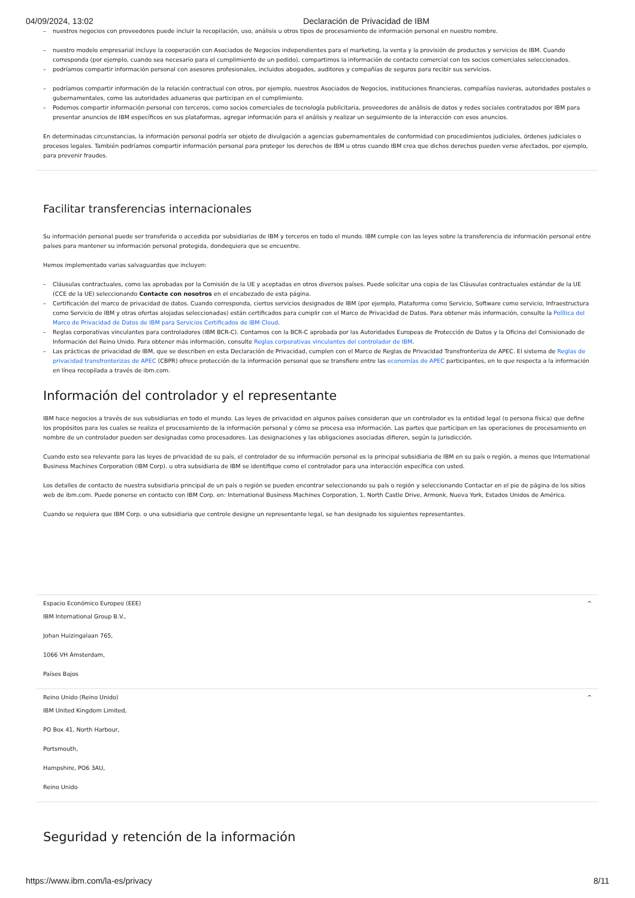04/09/2024, 13:02 Declaración de Privacidad de IBM
– nuestros negocios con proveedores puede incluir la recopilación, uso, análisis u otros tipos de procesamiento de información personal en nuestro nombre.
– nuestro modelo empresarial incluye la cooperación con Asociados de Negocios independientes para el marketing, la venta y la provisión de productos y servicios de IBM. Cuando corresponda (por ejemplo, cuando sea necesario para el cumplimiento de un pedido), compartimos la información de contacto comercial con los socios comerciales seleccionados.
– podríamos compartir información personal con asesores profesionales, incluidos abogados, auditores y compañías de seguros para recibir sus servicios.
– podríamos compartir información de la relación contractual con otros, por ejemplo, nuestros Asociados de Negocios, instituciones financieras, compañías navieras, autoridades postales o gubernamentales, como las autoridades aduaneras que participan en el cumplimiento.
– Podemos compartir información personal con terceros, como socios comerciales de tecnología publicitaria, proveedores de análisis de datos y redes sociales contratados por IBM para presentar anuncios de IBM específicos en sus plataformas, agregar información para el análisis y realizar un seguimiento de la interacción con esos anuncios.
En determinadas circunstancias, la información personal podría ser objeto de divulgación a agencias gubernamentales de conformidad con procedimientos judiciales, órdenes judiciales o procesos legales. También podríamos compartir información personal para proteger los derechos de IBM u otros cuando IBM crea que dichos derechos pueden verse afectados, por ejemplo, para prevenir fraudes.
Facilitar transferencias internacionales
Su información personal puede ser transferida o accedida por subsidiarias de IBM y terceros en todo el mundo. IBM cumple con las leyes sobre la transferencia de información personal entre países para mantener su información personal protegida, dondequiera que se encuentre.
Hemos implementado varias salvaguardas que incluyen:
– Cláusulas contractuales, como las aprobadas por la Comisión de la UE y aceptadas en otros diversos países. Puede solicitar una copia de las Cláusulas contractuales estándar de la UE (CCE de la UE) seleccionando Contacte con nosotros en el encabezado de esta página.
– Certificación del marco de privacidad de datos. Cuando corresponda, ciertos servicios designados de IBM (por ejemplo, Plataforma como Servicio, Software como servicio, Infraestructura como Servicio de IBM y otras ofertas alojadas seleccionadas) están certificados para cumplir con el Marco de Privacidad de Datos. Para obtener más información, consulte la Política del Marco de Privacidad de Datos de IBM para Servicios Certificados de IBM Cloud.
– Reglas corporativas vinculantes para controladores (IBM BCR-C). Contamos con la BCR-C aprobada por las Autoridades Europeas de Protección de Datos y la Oficina del Comisionado de Información del Reino Unido. Para obtener más información, consulte Reglas corporativas vinculantes del controlador de IBM.
– Las prácticas de privacidad de IBM, que se describen en esta Declaración de Privacidad, cumplen con el Marco de Reglas de Privacidad Transfronteriza de APEC. El sistema de Reglas de privacidad transfronterizas de APEC (CBPR) ofrece protección de la información personal que se transfiere entre las economías de APEC participantes, en lo que respecta a la información en línea recopilada a través de ibm.com.
Información del controlador y el representante
IBM hace negocios a través de sus subsidiarias en todo el mundo. Las leyes de privacidad en algunos países consideran que un controlador es la entidad legal (o persona física) que define los propósitos para los cuales se realiza el procesamiento de la información personal y cómo se procesa esa información. Las partes que participan en las operaciones de procesamiento en nombre de un controlador pueden ser designadas como procesadores. Las designaciones y las obligaciones asociadas difieren, según la jurisdicción.
Cuando esto sea relevante para las leyes de privacidad de su país, el controlador de su información personal es la principal subsidiaria de IBM en su país o región, a menos que International Business Machines Corporation (IBM Corp). u otra subsidiaria de IBM se identifique como el controlador para una interacción específica con usted.
Los detalles de contacto de nuestra subsidiaria principal de un país o región se pueden encontrar seleccionando su país o región y seleccionando Contactar en el pie de página de los sitios web de ibm.com. Puede ponerse en contacto con IBM Corp. en: International Business Machines Corporation, 1, North Castle Drive, Armonk, Nueva York, Estados Unidos de América.
Cuando se requiera que IBM Corp. o una subsidiaria que controle designe un representante legal, se han designado los siguientes representantes.
Espacio Económico Europeo (EEE) ^
IBM International Group B.V.,
Johan Huizingalaan 765,
1066 VH Ámsterdam,
Países Bajos
Reino Unido (Reino Unido) ^
IBM United Kingdom Limited,
PO Box 41, North Harbour,
Portsmouth,
Hampshire, PO6 3AU,
Reino Unido
Seguridad y retención de la información
https://www.ibm.com/la-es/privacy 8/11